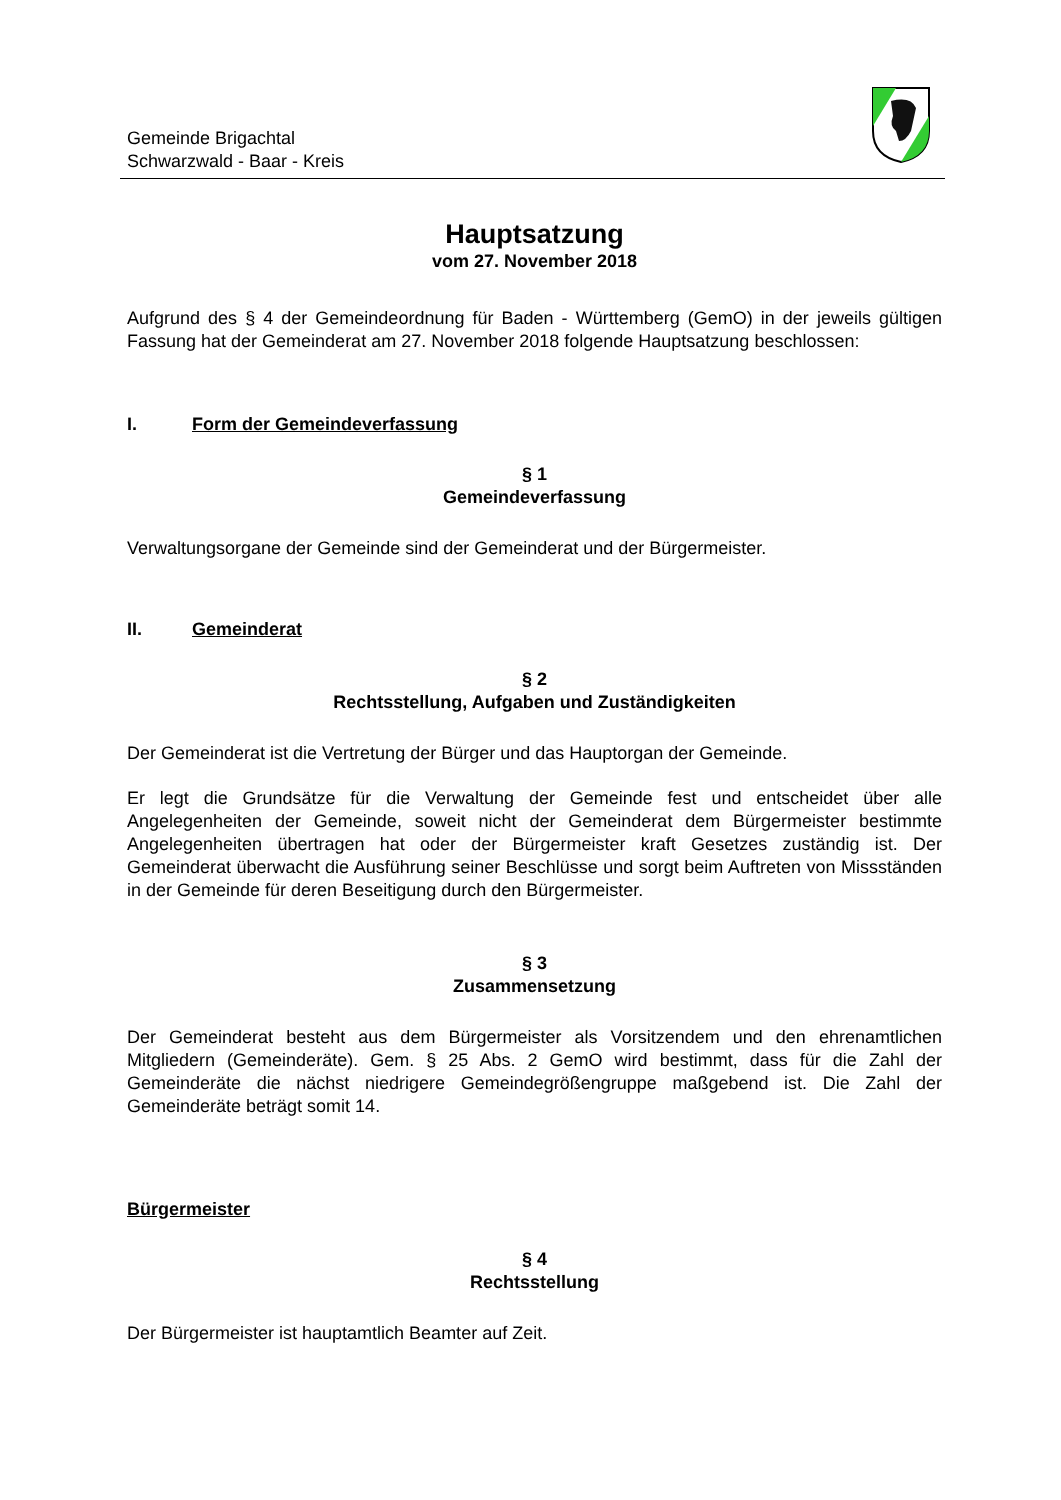Gemeinde Brigachtal
Schwarzwald - Baar - Kreis
Hauptsatzung
vom 27. November 2018
Aufgrund des § 4 der Gemeindeordnung für Baden - Württemberg (GemO) in der jeweils gültigen Fassung hat der Gemeinderat am 27. November 2018 folgende Hauptsatzung beschlossen:
I. Form der Gemeindeverfassung
§ 1
Gemeindeverfassung
Verwaltungsorgane der Gemeinde sind der Gemeinderat und der Bürgermeister.
II. Gemeinderat
§ 2
Rechtsstellung, Aufgaben und Zuständigkeiten
Der Gemeinderat ist die Vertretung der Bürger und das Hauptorgan der Gemeinde.
Er legt die Grundsätze für die Verwaltung der Gemeinde fest und entscheidet über alle Angelegenheiten der Gemeinde, soweit nicht der Gemeinderat dem Bürgermeister bestimmte Angelegenheiten übertragen hat oder der Bürgermeister kraft Gesetzes zuständig ist. Der Gemeinderat überwacht die Ausführung seiner Beschlüsse und sorgt beim Auftreten von Missständen in der Gemeinde für deren Beseitigung durch den Bürgermeister.
§ 3
Zusammensetzung
Der Gemeinderat besteht aus dem Bürgermeister als Vorsitzendem und den ehrenamtlichen Mitgliedern (Gemeinderäte). Gem. § 25 Abs. 2 GemO wird bestimmt, dass für die Zahl der Gemeinderäte die nächst niedrigere Gemeindegrößengruppe maßgebend ist. Die Zahl der Gemeinderäte beträgt somit 14.
Bürgermeister
§ 4
Rechtsstellung
Der Bürgermeister ist hauptamtlich Beamter auf Zeit.